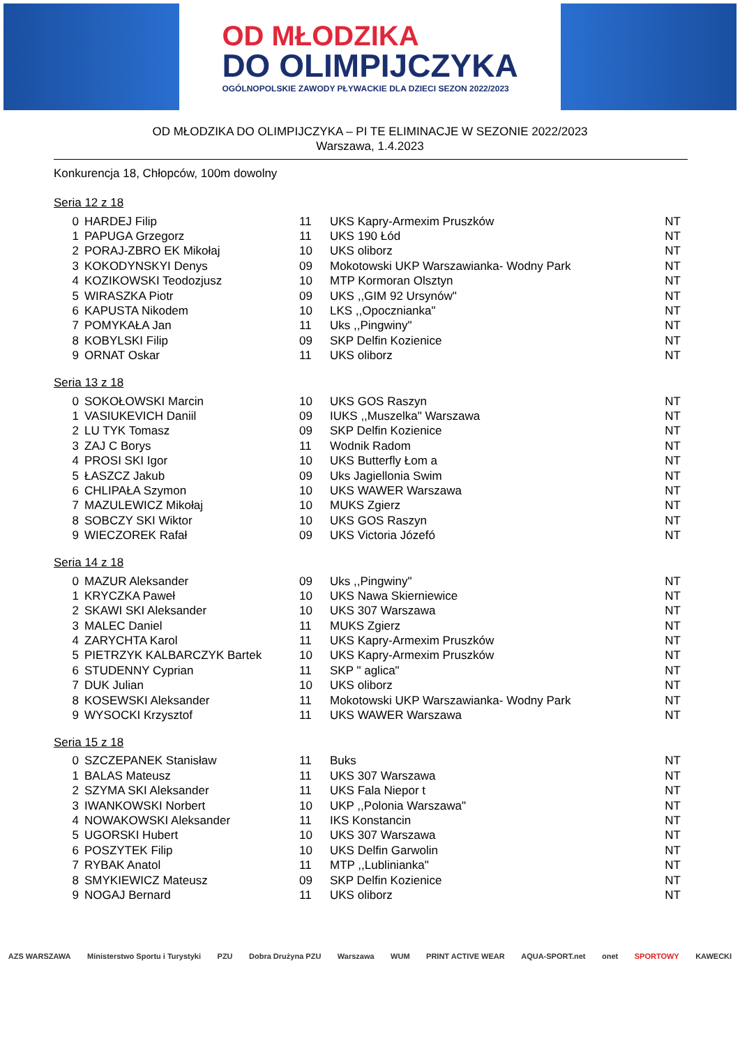OD MŁODZIKA
DO OLIMPIJCZYKA
OGÓLNOPOLSKIE ZAWODY PŁYWACKIE DLA DZIECI SEZON 2022/2023
OD MŁODZIKA DO OLIMPIJCZYKA – PI TE ELIMINACJE W SEZONIE 2022/2023
Warszawa, 1.4.2023
Konkurencja 18, Chłopców, 100m dowolny
Seria 12 z 18
| 0 | HARDEJ Filip | 11 | UKS Kapry-Armexim Pruszków | NT |
| 1 | PAPUGA Grzegorz | 11 | UKS 190 Łód | NT |
| 2 | PORAJ-ZBRO EK Mikołaj | 10 | UKS oliborz | NT |
| 3 | KOKODYNSKYI Denys | 09 | Mokotowski UKP Warszawianka- Wodny Park | NT |
| 4 | KOZIKOWSKI Teodozjusz | 10 | MTP Kormoran Olsztyn | NT |
| 5 | WIRASZKA Piotr | 09 | UKS ,,GIM 92 Ursynów" | NT |
| 6 | KAPUSTA Nikodem | 10 | LKS ,,Opocznianka" | NT |
| 7 | POMYKAŁA Jan | 11 | Uks ,,Pingwiny" | NT |
| 8 | KOBYLSKI Filip | 09 | SKP Delfin Kozienice | NT |
| 9 | ORNAT Oskar | 11 | UKS oliborz | NT |
Seria 13 z 18
| 0 | SOKOŁOWSKI Marcin | 10 | UKS GOS Raszyn | NT |
| 1 | VASIUKEVICH Daniil | 09 | IUKS ,,Muszelka" Warszawa | NT |
| 2 | LU TYK Tomasz | 09 | SKP Delfin Kozienice | NT |
| 3 | ZAJ C Borys | 11 | Wodnik Radom | NT |
| 4 | PROSI SKI Igor | 10 | UKS Butterfly Łom a | NT |
| 5 | ŁASZCZ Jakub | 09 | Uks Jagiellonia Swim | NT |
| 6 | CHLIPAŁA Szymon | 10 | UKS WAWER Warszawa | NT |
| 7 | MAZULEWICZ Mikołaj | 10 | MUKS Zgierz | NT |
| 8 | SOBCZY SKI Wiktor | 10 | UKS GOS Raszyn | NT |
| 9 | WIECZOREK Rafał | 09 | UKS Victoria Józefó | NT |
Seria 14 z 18
| 0 | MAZUR Aleksander | 09 | Uks ,,Pingwiny" | NT |
| 1 | KRYCZKA Paweł | 10 | UKS Nawa Skierniewice | NT |
| 2 | SKAWI SKI Aleksander | 10 | UKS 307 Warszawa | NT |
| 3 | MALEC Daniel | 11 | MUKS Zgierz | NT |
| 4 | ZARYCHTA Karol | 11 | UKS Kapry-Armexim Pruszków | NT |
| 5 | PIETRZYK KALBARCZYK Bartek | 10 | UKS Kapry-Armexim Pruszków | NT |
| 6 | STUDENNY Cyprian | 11 | SKP " aglica" | NT |
| 7 | DUK Julian | 10 | UKS oliborz | NT |
| 8 | KOSEWSKI Aleksander | 11 | Mokotowski UKP Warszawianka- Wodny Park | NT |
| 9 | WYSOCKI Krzysztof | 11 | UKS WAWER Warszawa | NT |
Seria 15 z 18
| 0 | SZCZEPANEK Stanisław | 11 | Buks | NT |
| 1 | BALAS Mateusz | 11 | UKS 307 Warszawa | NT |
| 2 | SZYMA SKI Aleksander | 11 | UKS Fala Niepor t | NT |
| 3 | IWANKOWSKI Norbert | 10 | UKP ,,Polonia Warszawa" | NT |
| 4 | NOWAKOWSKI Aleksander | 11 | IKS Konstancin | NT |
| 5 | UGORSKI Hubert | 10 | UKS 307 Warszawa | NT |
| 6 | POSZYTEK Filip | 10 | UKS Delfin Garwolin | NT |
| 7 | RYBAK Anatol | 11 | MTP ,,Lublinianka" | NT |
| 8 | SMYKIEWICZ Mateusz | 09 | SKP Delfin Kozienice | NT |
| 9 | NOGAJ Bernard | 11 | UKS oliborz | NT |
AZS WARSZAWA Ministerstwo Sportu i Turystyki PZU Dobra Drużyna PZU Warszawa WUM PRINT ACTIVE WEAR AQUA-SPORT.net onet SPORTOWY KAWECKI